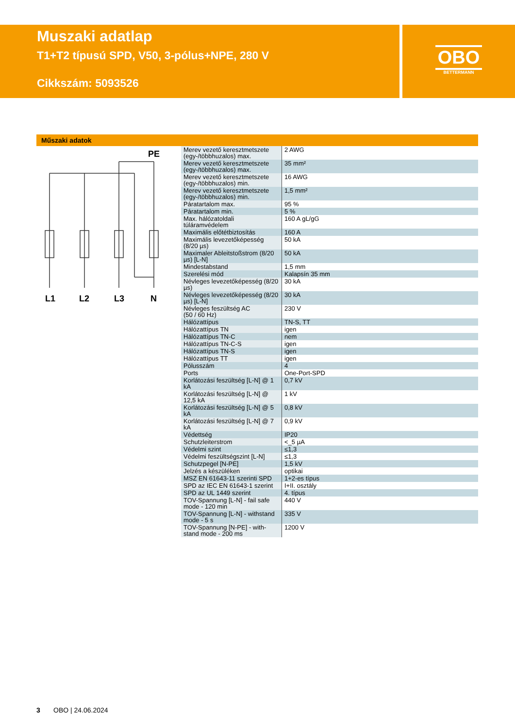Muszaki adatlap
T1+T2 típusú SPD, V50, 3-pólus+NPE, 280 V
Cikkszám: 5093526
OBO
BETTERMANN
Műszaki adatok
L1
L2
L3
N
PE
| Merev vezető keresztmetszete (egy-/többhuzalos) max. | 2 AWG |
| Merev vezető keresztmetszete (egy-/többhuzalos) max. | 35 mm² |
| Merev vezető keresztmetszete (egy-/többhuzalos) min. | 16 AWG |
| Merev vezető keresztmetszete (egy-/többhuzalos) min. | 1,5 mm² |
| Páratartalom max. | 95 % |
| Páratartalom min. | 5 % |
| Max. hálózatoldali túláramvédelem | 160 A gL/gG |
| Maximális előtétbiztosítás | 160 A |
| Maximális levezetőképesség (8/20 µs) | 50 kA |
| Maximaler Ableitstoßstrom (8/20 µs) [L-N] | 50 kA |
| Mindestabstand | 1,5 mm |
| Szerelési mód | Kalapsín 35 mm |
| Névleges levezetőképesség (8/20 µs) | 30 kA |
| Névleges levezetőképesség (8/20 µs) [L-N] | 30 kA |
| Névleges feszültség AC (50 / 60 Hz) | 230 V |
| Hálózattípus | TN-S, TT |
| Hálózattípus TN | igen |
| Hálózattípus TN-C | nem |
| Hálózattípus TN-C-S | igen |
| Hálózattípus TN-S | igen |
| Hálózattípus TT | igen |
| Pólusszám | 4 |
| Ports | One-Port-SPD |
| Korlátozási feszültség [L-N] @ 1 kA | 0,7 kV |
| Korlátozási feszültség [L-N] @ 12,5 kA | 1 kV |
| Korlátozási feszültség [L-N] @ 5 kA | 0,8 kV |
| Korlátozási feszültség [L-N] @ 7 kA | 0,9 kV |
| Védettség | IP20 |
| Schutzleiterstrom | <_5 µA |
| Védelmi szint | ≤1,3 |
| Védelmi feszültségszint [L-N] | ≤1,3 |
| Schutzpegel [N-PE] | 1,5 kV |
| Jelzés a készüléken | optikai |
| MSZ EN 61643-11 szerinti SPD | 1+2-es típus |
| SPD az IEC EN 61643-1 szerint | I+II. osztály |
| SPD az UL 1449 szerint | 4. típus |
| TOV-Spannung [L-N] - fail safe mode - 120 min | 440 V |
| TOV-Spannung [L-N] - withstand mode - 5 s | 335 V |
| TOV-Spannung [N-PE] - with-stand mode - 200 ms | 1200 V |
3 OBO | 24.06.2024